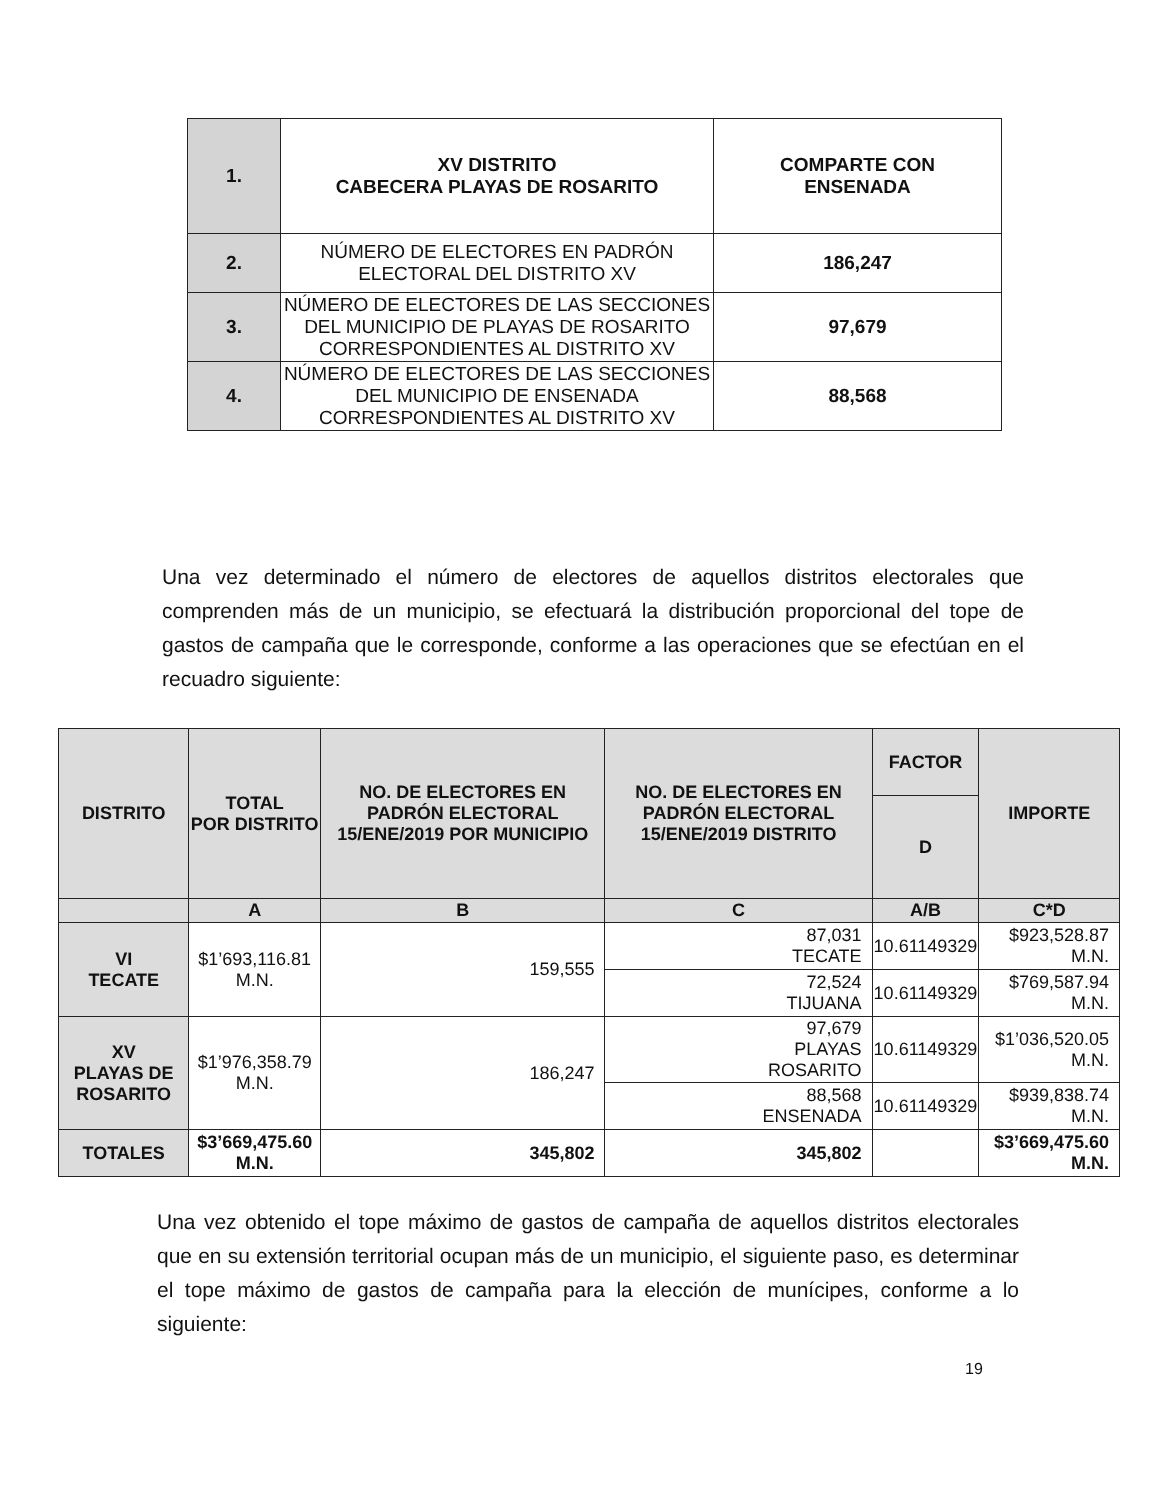| 1. | XV DISTRITO CABECERA PLAYAS DE ROSARITO | COMPARTE CON ENSENADA |
| 2. | NÚMERO DE ELECTORES EN PADRÓN ELECTORAL DEL DISTRITO XV | 186,247 |
| 3. | NÚMERO DE ELECTORES DE LAS SECCIONES DEL MUNICIPIO DE PLAYAS DE ROSARITO CORRESPONDIENTES AL DISTRITO XV | 97,679 |
| 4. | NÚMERO DE ELECTORES DE LAS SECCIONES DEL MUNICIPIO DE ENSENADA CORRESPONDIENTES AL DISTRITO XV | 88,568 |
Una vez determinado el número de electores de aquellos distritos electorales que comprenden más de un municipio, se efectuará la distribución proporcional del tope de gastos de campaña que le corresponde, conforme a las operaciones que se efectúan en el recuadro siguiente:
| DISTRITO | TOTAL POR DISTRITO | NO. DE ELECTORES EN PADRÓN ELECTORAL 15/ENE/2019 POR MUNICIPIO | NO. DE ELECTORES EN PADRÓN ELECTORAL 15/ENE/2019 DISTRITO | FACTOR | IMPORTE |
| --- | --- | --- | --- | --- | --- |
| | | | | D | |
| | A | B | C | A/B | C*D |
| VI TECATE | $1’693,116.81 M.N. | 159,555 | 87,031 TECATE | 10.61149329 | $923,528.87 M.N. |
| | | | 72,524 TIJUANA | 10.61149329 | $769,587.94 M.N. |
| XV PLAYAS DE ROSARITO | $1’976,358.79 M.N. | 186,247 | 97,679 PLAYAS ROSARITO | 10.61149329 | $1’036,520.05 M.N. |
| | | | 88,568 ENSENADA | 10.61149329 | $939,838.74 M.N. |
| TOTALES | $3’669,475.60 M.N. | 345,802 | 345,802 | | $3’669,475.60 M.N. |
Una vez obtenido el tope máximo de gastos de campaña de aquellos distritos electorales que en su extensión territorial ocupan más de un municipio, el siguiente paso, es determinar el tope máximo de gastos de campaña para la elección de munícipes, conforme a lo siguiente:
19